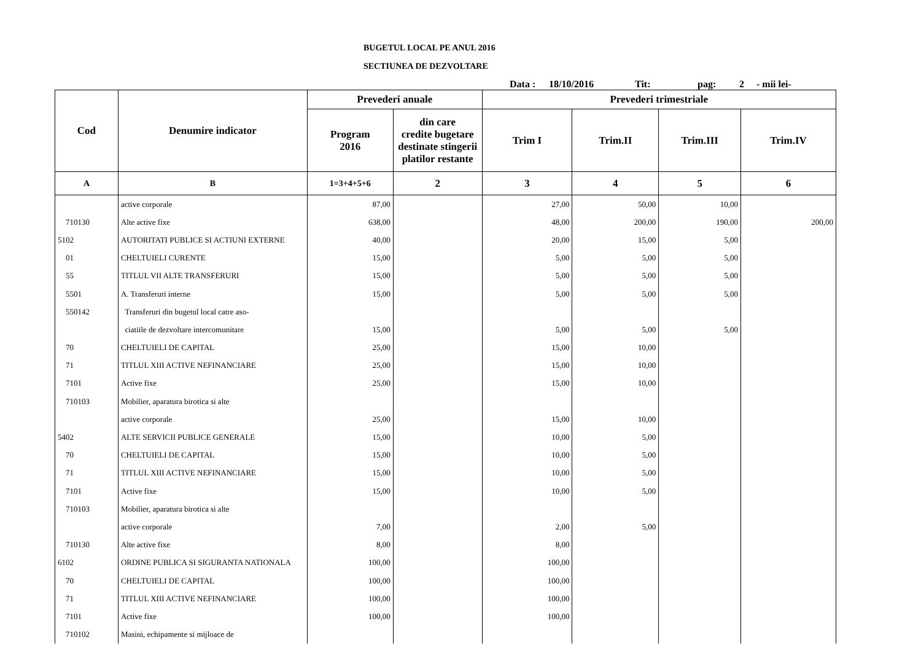BUGETUL LOCAL PE ANUL 2016
SECTIUNEA DE DEZVOLTARE
Data : 18/10/2016 Tit: pag: 2 - mii lei-
| Cod | Denumire indicator | Prevederi anuale | | Prevederi trimestriale | | | |
| --- | --- | --- | --- | --- | --- | --- | --- |
| | | Program 2016 | din care credite bugetare destinate stingerii platilor restante | Trim I | Trim.II | Trim.III | Trim.IV |
| A | B | 1=3+4+5+6 | 2 | 3 | 4 | 5 | 6 |
| | active corporale | 87,00 | | 27,00 | 50,00 | 10,00 | |
| 710130 | Alte active fixe | 638,00 | | 48,00 | 200,00 | 190,00 | 200,00 |
| 5102 | AUTORITATI PUBLICE SI ACTIUNI EXTERNE | 40,00 | | 20,00 | 15,00 | 5,00 | |
| 01 | CHELTUIELI CURENTE | 15,00 | | 5,00 | 5,00 | 5,00 | |
| 55 | TITLUL VII ALTE TRANSFERURI | 15,00 | | 5,00 | 5,00 | 5,00 | |
| 5501 | A. Transferuri interne | 15,00 | | 5,00 | 5,00 | 5,00 | |
| 550142 | Transferuri din bugetul local catre aso- | | | | | | |
| | ciatiile de dezvoltare intercomunitare | 15,00 | | 5,00 | 5,00 | 5,00 | |
| 70 | CHELTUIELI DE CAPITAL | 25,00 | | 15,00 | 10,00 | | |
| 71 | TITLUL XIII ACTIVE NEFINANCIARE | 25,00 | | 15,00 | 10,00 | | |
| 7101 | Active fixe | 25,00 | | 15,00 | 10,00 | | |
| 710103 | Mobilier, aparatura birotica si alte | | | | | | |
| | active corporale | 25,00 | | 15,00 | 10,00 | | |
| 5402 | ALTE SERVICII PUBLICE GENERALE | 15,00 | | 10,00 | 5,00 | | |
| 70 | CHELTUIELI DE CAPITAL | 15,00 | | 10,00 | 5,00 | | |
| 71 | TITLUL XIII ACTIVE NEFINANCIARE | 15,00 | | 10,00 | 5,00 | | |
| 7101 | Active fixe | 15,00 | | 10,00 | 5,00 | | |
| 710103 | Mobilier, aparatura birotica si alte | | | | | | |
| | active corporale | 7,00 | | 2,00 | 5,00 | | |
| 710130 | Alte active fixe | 8,00 | | 8,00 | | | |
| 6102 | ORDINE PUBLICA SI SIGURANTA NATIONALA | 100,00 | | 100,00 | | | |
| 70 | CHELTUIELI DE CAPITAL | 100,00 | | 100,00 | | | |
| 71 | TITLUL XIII ACTIVE NEFINANCIARE | 100,00 | | 100,00 | | | |
| 7101 | Active fixe | 100,00 | | 100,00 | | | |
| 710102 | Masini, echipamente si mijloace de | | | | | | |